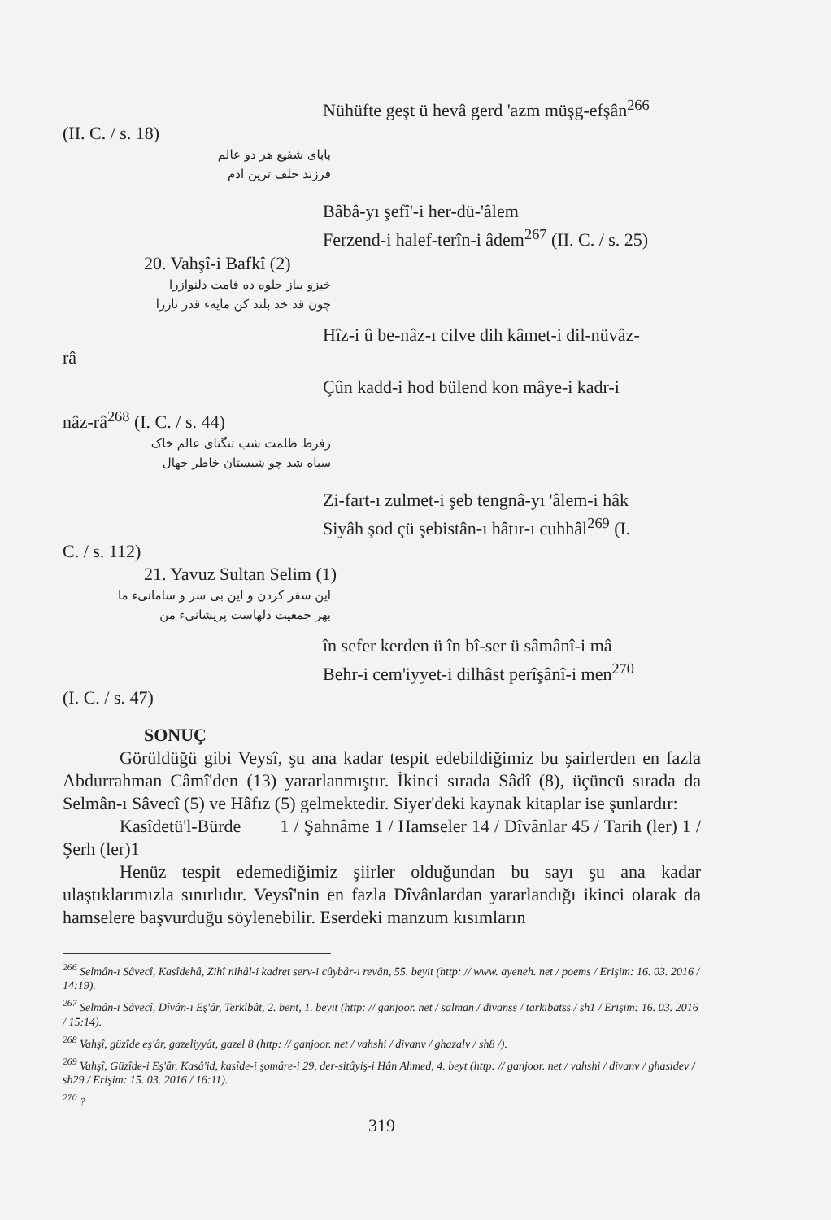Nühüfte geşt ü hevâ gerd 'azm müşg-efşân<sup>266</sup>
(II. C. / s. 18)
باباى شفيع هر دو عالم
فرزند خلف ترين ادم
Bâbâ-yı şefî'-i her-dü-'âlem
Ferzend-i halef-terîn-i âdem<sup>267</sup> (II. C. / s. 25)
20. Vahşî-i Bafkî (2)
خيزو بناز جلوه ده قامت دلنوازرا
چون قد خد بلند كن مايهء قدر نازرا
Hîz-i û be-nâz-ı cilve dih kâmet-i dil-nüvâz-
râ
Çûn kadd-i hod bülend kon mâye-i kadr-i
nâz-râ<sup>268</sup> (I. C. / s. 44)
زفرط ظلمت شب تنگناى عالم خاک
سياه شد چو شبستان خاطر جهال
Zi-fart-ı zulmet-i şeb tengnâ-yı 'âlem-i hâk
Siyâh şod çü şebistân-ı hâtır-ı cuhhâl<sup>269</sup> (I.
C. / s. 112)
21. Yavuz Sultan Selim (1)
اين سفر كردن و اين بى سر و سامانىء ما
بهر جمعيت دلهاست پريشانىء من
în sefer kerden ü în bî-ser ü sâmânî-i mâ
Behr-i cem'iyyet-i dilhâst perîşânî-i men<sup>270</sup>
(I. C. / s. 47)
SONUÇ
Görüldüğü gibi Veysî, şu ana kadar tespit edebildiğimiz bu şairlerden en fazla Abdurrahman Câmî'den (13) yararlanmıştır. İkinci sırada Sâdî (8), üçüncü sırada da Selmân-ı Sâvecî (5) ve Hâfız (5) gelmektedir. Siyer'deki kaynak kitaplar ise şunlardır:
Kasîdetü'l-Bürde 1 / Şahnâme 1 / Hamseler 14 / Dîvânlar 45 / Tarih (ler) 1 / Şerh (ler)1
Henüz tespit edemediğimiz şiirler olduğundan bu sayı şu ana kadar ulaştıklarımızla sınırlıdır. Veysî'nin en fazla Dîvânlardan yararlandığı ikinci olarak da hamselere başvurduğu söylenebilir. Eserdeki manzum kısımların
<sup>266</sup> Selmân-ı Sâvecî, Kasîdehâ, Zihî nihâl-i kadret serv-i cûybâr-ı revân, 55. beyit (http: // www. ayeneh. net / poems / Erişim: 16. 03. 2016 / 14:19).
<sup>267</sup> Selmân-ı Sâvecî, Dîvân-ı Eş'âr, Terkîbât, 2. bent, 1. beyit (http: // ganjoor. net / salman / divanss / tarkibatss / sh1 / Erişim: 16. 03. 2016 / 15:14).
<sup>268</sup> Vahşî, güzîde eş'âr, gazeliyyât, gazel 8 (http: // ganjoor. net / vahshi / divanv / ghazalv / sh8 /).
<sup>269</sup> Vahşî, Güzîde-i Eş'âr, Kasâ'id, kasîde-i şomâre-i 29, der-sitâyiş-i Hân Ahmed, 4. beyt (http: // ganjoor. net / vahshi / divanv / ghasidev / sh29 / Erişim: 15. 03. 2016 / 16:11).
<sup>270</sup> ?
319